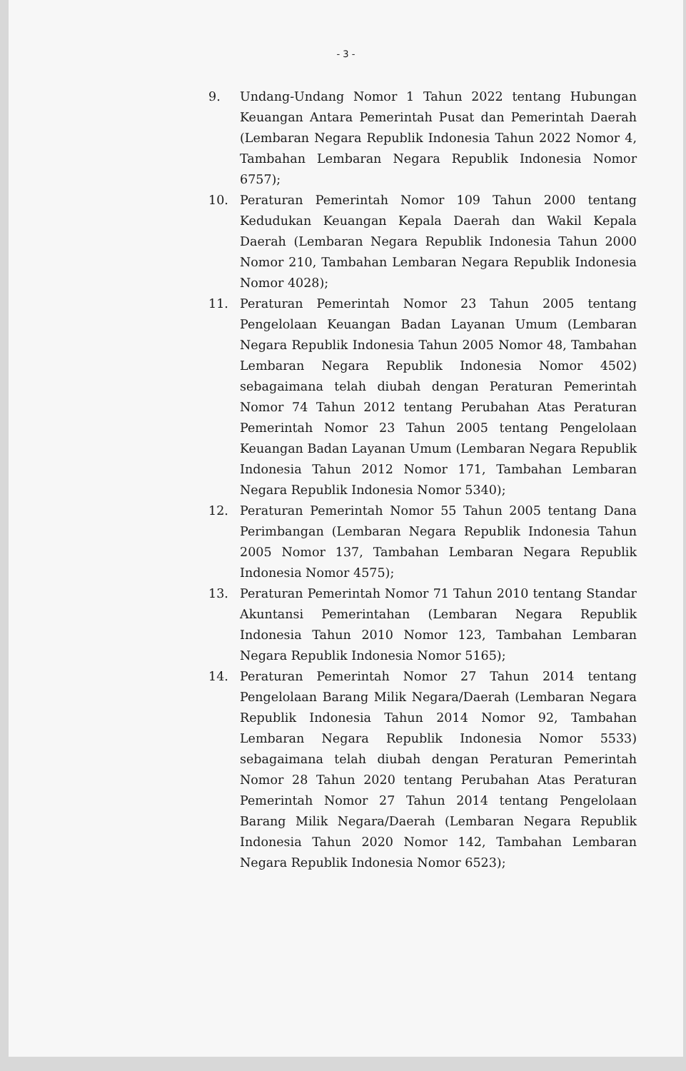- 3 -
9. Undang-Undang Nomor 1 Tahun 2022 tentang Hubungan Keuangan Antara Pemerintah Pusat dan Pemerintah Daerah (Lembaran Negara Republik Indonesia Tahun 2022 Nomor 4, Tambahan Lembaran Negara Republik Indonesia Nomor 6757);
10. Peraturan Pemerintah Nomor 109 Tahun 2000 tentang Kedudukan Keuangan Kepala Daerah dan Wakil Kepala Daerah (Lembaran Negara Republik Indonesia Tahun 2000 Nomor 210, Tambahan Lembaran Negara Republik Indonesia Nomor 4028);
11. Peraturan Pemerintah Nomor 23 Tahun 2005 tentang Pengelolaan Keuangan Badan Layanan Umum (Lembaran Negara Republik Indonesia Tahun 2005 Nomor 48, Tambahan Lembaran Negara Republik Indonesia Nomor 4502) sebagaimana telah diubah dengan Peraturan Pemerintah Nomor 74 Tahun 2012 tentang Perubahan Atas Peraturan Pemerintah Nomor 23 Tahun 2005 tentang Pengelolaan Keuangan Badan Layanan Umum (Lembaran Negara Republik Indonesia Tahun 2012 Nomor 171, Tambahan Lembaran Negara Republik Indonesia Nomor 5340);
12. Peraturan Pemerintah Nomor 55 Tahun 2005 tentang Dana Perimbangan (Lembaran Negara Republik Indonesia Tahun 2005 Nomor 137, Tambahan Lembaran Negara Republik Indonesia Nomor 4575);
13. Peraturan Pemerintah Nomor 71 Tahun 2010 tentang Standar Akuntansi Pemerintahan (Lembaran Negara Republik Indonesia Tahun 2010 Nomor 123, Tambahan Lembaran Negara Republik Indonesia Nomor 5165);
14. Peraturan Pemerintah Nomor 27 Tahun 2014 tentang Pengelolaan Barang Milik Negara/Daerah (Lembaran Negara Republik Indonesia Tahun 2014 Nomor 92, Tambahan Lembaran Negara Republik Indonesia Nomor 5533) sebagaimana telah diubah dengan Peraturan Pemerintah Nomor 28 Tahun 2020 tentang Perubahan Atas Peraturan Pemerintah Nomor 27 Tahun 2014 tentang Pengelolaan Barang Milik Negara/Daerah (Lembaran Negara Republik Indonesia Tahun 2020 Nomor 142, Tambahan Lembaran Negara Republik Indonesia Nomor 6523);